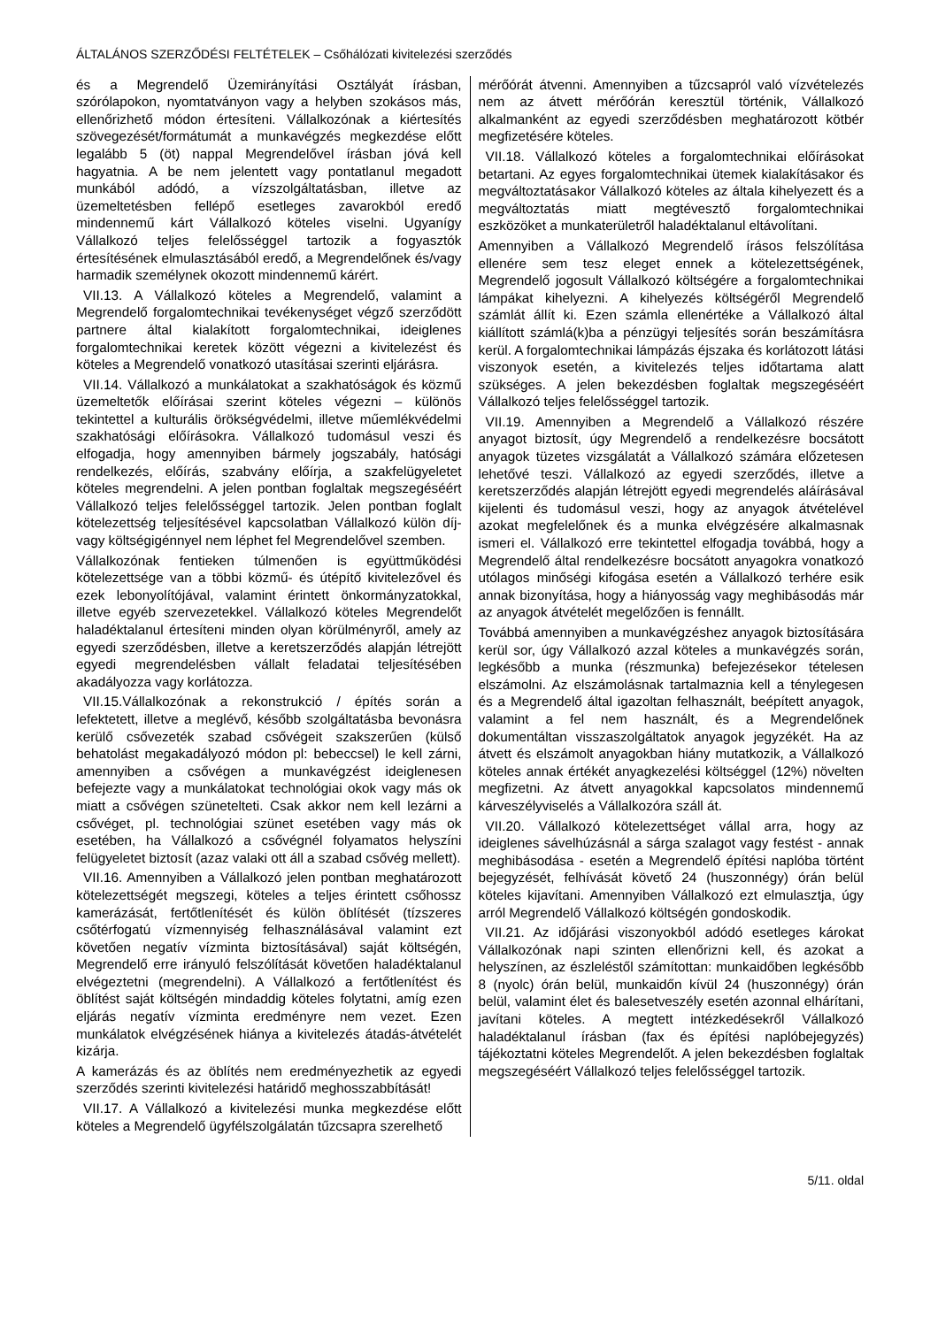ÁLTALÁNOS SZERZŐDÉSI FELTÉTELEK – Csőhálózati kivitelezési szerződés
és a Megrendelő Üzemirányítási Osztályát írásban, szórólapokon, nyomtatványon vagy a helyben szokásos más, ellenőrizhető módon értesíteni. Vállalkozónak a kiértesítés szövegezését/formátumát a munkavégzés megkezdése előtt legalább 5 (öt) nappal Megrendelővel írásban jóvá kell hagyatnia. A be nem jelentett vagy pontatlanul megadott munkából adódó, a vízszolgáltatásban, illetve az üzemeltetésben fellépő esetleges zavarokból eredő mindennemű kárt Vállalkozó köteles viselni. Ugyanígy Vállalkozó teljes felelősséggel tartozik a fogyasztók értesítésének elmulasztásából eredő, a Megrendelőnek és/vagy harmadik személynek okozott mindennemű kárért.
VII.13. A Vállalkozó köteles a Megrendelő, valamint a Megrendelő forgalomtechnikai tevékenységet végző szerződött partnere által kialakított forgalomtechnikai, ideiglenes forgalomtechnikai keretek között végezni a kivitelezést és köteles a Megrendelő vonatkozó utasításai szerinti eljárásra.
VII.14. Vállalkozó a munkálatokat a szakhatóságok és közmű üzemeltetők előírásai szerint köteles végezni – különös tekintettel a kulturális örökségvédelmi, illetve műemlékvédelmi szakhatósági előírásokra. Vállalkozó tudomásul veszi és elfogadja, hogy amennyiben bármely jogszabály, hatósági rendelkezés, előírás, szabvány előírja, a szakfelügyeletet köteles megrendelni. A jelen pontban foglaltak megszegéséért Vállalkozó teljes felelősséggel tartozik. Jelen pontban foglalt kötelezettség teljesítésével kapcsolatban Vállalkozó külön díj- vagy költségigénnyel nem léphet fel Megrendelővel szemben.
Vállalkozónak fentieken túlmenően is együttműködési kötelezettsége van a többi közmű- és útépítő kivitelezővel és ezek lebonyolítójával, valamint érintett önkormányzatokkal, illetve egyéb szervezetekkel. Vállalkozó köteles Megrendelőt haladéktalanul értesíteni minden olyan körülményről, amely az egyedi szerződésben, illetve a keretszerződés alapján létrejött egyedi megrendelésben vállalt feladatai teljesítésében akadályozza vagy korlátozza.
VII.15.Vállalkozónak a rekonstrukció / építés során a lefektetett, illetve a meglévő, később szolgáltatásba bevonásra kerülő csővezeték szabad csővégeit szakszerűen (külső behatolást megakadályozó módon pl: bebeccsel) le kell zárni, amennyiben a csővégen a munkavégzést ideiglenesen befejezte vagy a munkálatokat technológiai okok vagy más ok miatt a csővégen szünetelteti. Csak akkor nem kell lezárni a csővéget, pl. technológiai szünet esetében vagy más ok esetében, ha Vállalkozó a csővégnél folyamatos helyszíni felügyeletet biztosít (azaz valaki ott áll a szabad csővég mellett).
VII.16. Amennyiben a Vállalkozó jelen pontban meghatározott kötelezettségét megszegi, köteles a teljes érintett csőhossz kamerázását, fertőtlenítését és külön öblítését (tízszeres csőtérfogatú vízmennyiség felhasználásával valamint ezt követően negatív vízminta biztosításával) saját költségén, Megrendelő erre irányuló felszólítását követően haladéktalanul elvégeztetni (megrendelni). A Vállalkozó a fertőtlenítést és öblítést saját költségén mindaddig köteles folytatni, amíg ezen eljárás negatív vízminta eredményre nem vezet. Ezen munkálatok elvégzésének hiánya a kivitelezés átadás-átvételét kizárja.
A kamerázás és az öblítés nem eredményezhetik az egyedi szerződés szerinti kivitelezési határidő meghosszabbítását!
VII.17. A Vállalkozó a kivitelezési munka megkezdése előtt köteles a Megrendelő ügyfélszolgálatán tűzcsapra szerelhető
mérőórát átvenni. Amennyiben a tűzcsapról való vízvételezés nem az átvett mérőórán keresztül történik, Vállalkozó alkalmanként az egyedi szerződésben meghatározott kötbér megfizetésére köteles.
VII.18. Vállalkozó köteles a forgalomtechnikai előírásokat betartani. Az egyes forgalomtechnikai ütemek kialakításakor és megváltoztatásakor Vállalkozó köteles az általa kihelyezett és a megváltoztatás miatt megtévesztő forgalomtechnikai eszközöket a munkaterületről haladéktalanul eltávolítani.
Amennyiben a Vállalkozó Megrendelő írásos felszólítása ellenére sem tesz eleget ennek a kötelezettségének, Megrendelő jogosult Vállalkozó költségére a forgalomtechnikai lámpákat kihelyezni. A kihelyezés költségéről Megrendelő számlát állít ki. Ezen számla ellenértéke a Vállalkozó által kiállított számlá(k)ba a pénzügyi teljesítés során beszámításra kerül. A forgalomtechnikai lámpázás éjszaka és korlátozott látási viszonyok esetén, a kivitelezés teljes időtartama alatt szükséges. A jelen bekezdésben foglaltak megszegéséért Vállalkozó teljes felelősséggel tartozik.
VII.19. Amennyiben a Megrendelő a Vállalkozó részére anyagot biztosít, úgy Megrendelő a rendelkezésre bocsátott anyagok tüzetes vizsgálatát a Vállalkozó számára előzetesen lehetővé teszi. Vállalkozó az egyedi szerződés, illetve a keretszerződés alapján létrejött egyedi megrendelés aláírásával kijelenti és tudomásul veszi, hogy az anyagok átvételével azokat megfelelőnek és a munka elvégzésére alkalmasnak ismeri el. Vállalkozó erre tekintettel elfogadja továbbá, hogy a Megrendelő által rendelkezésre bocsátott anyagokra vonatkozó utólagos minőségi kifogása esetén a Vállalkozó terhére esik annak bizonyítása, hogy a hiányosság vagy meghibásodás már az anyagok átvételét megelőzően is fennállt.
Továbbá amennyiben a munkavégzéshez anyagok biztosítására kerül sor, úgy Vállalkozó azzal köteles a munkavégzés során, legkésőbb a munka (részmunka) befejezésekor tételesen elszámolni. Az elszámolásnak tartalmaznia kell a ténylegesen és a Megrendelő által igazoltan felhasznált, beépített anyagok, valamint a fel nem használt, és a Megrendelőnek dokumentáltan visszaszolgáltatok anyagok jegyzékét. Ha az átvett és elszámolt anyagokban hiány mutatkozik, a Vállalkozó köteles annak értékét anyagkezelési költséggel (12%) növelten megfizetni. Az átvett anyagokkal kapcsolatos mindennemű kárveszélyviselés a Vállalkozóra száll át.
VII.20. Vállalkozó kötelezettséget vállal arra, hogy az ideiglenes sávelhúzásnál a sárga szalagot vagy festést - annak meghibásodása - esetén a Megrendelő építési naplóba történt bejegyzését, felhívását követő 24 (huszonnégy) órán belül köteles kijavítani. Amennyiben Vállalkozó ezt elmulasztja, úgy arról Megrendelő Vállalkozó költségén gondoskodik.
VII.21. Az időjárási viszonyokból adódó esetleges károkat Vállalkozónak napi szinten ellenőrizni kell, és azokat a helyszínen, az észleléstől számítottan: munkaidőben legkésőbb 8 (nyolc) órán belül, munkaidőn kívül 24 (huszonnégy) órán belül, valamint élet és balesetveszély esetén azonnal elhárítani, javítani köteles. A megtett intézkedésekről Vállalkozó haladéktalanul írásban (fax és építési naplóbejegyzés) tájékoztatni köteles Megrendelőt. A jelen bekezdésben foglaltak megszegéséért Vállalkozó teljes felelősséggel tartozik.
5/11. oldal